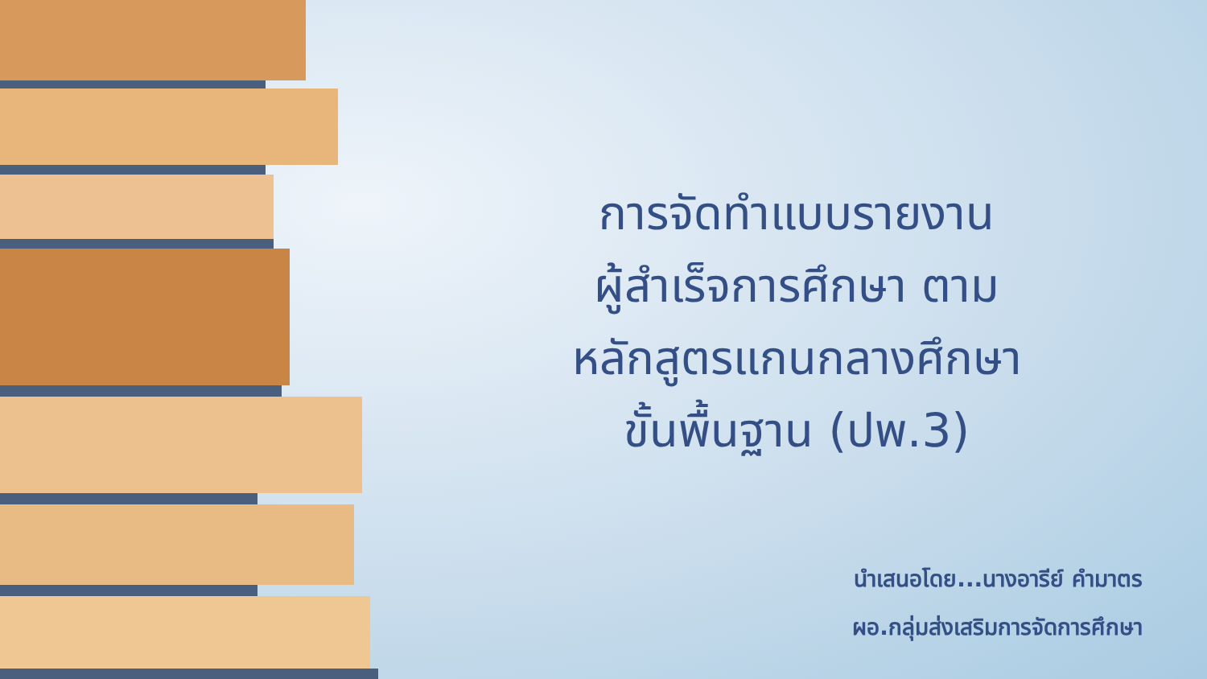การจัดทำแบบรายงาน
ผู้สำเร็จการศึกษา ตาม
หลักสูตรแกนกลางศึกษา
ขั้นพื้นฐาน (ปพ.3)
นำเสนอโดย...นางอารีย์ คำมาตร
ผอ.กลุ่มส่งเสริมการจัดการศึกษา